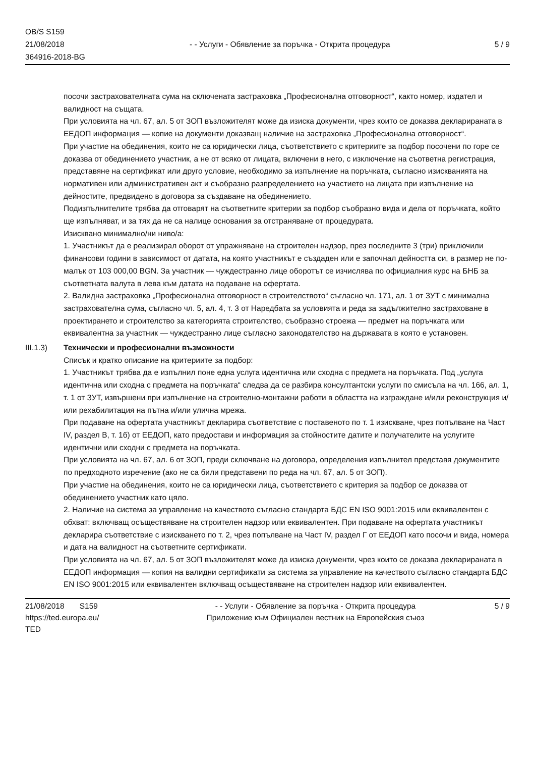OB/S S159
21/08/2018
364916-2018-BG
- - Услуги - Обявление за поръчка - Открита процедура
5 / 9
посочи застрахователната сума на сключената застраховка „Професионална отговорност“, както номер, издател и валидност на същата.
При условията на чл. 67, ал. 5 от ЗОП възложителят може да изиска документи, чрез които се доказва декларираната в ЕЕДОП информация — копие на документи доказващ наличие на застраховка „Професионална отговорност“.
При участие на обединения, които не са юридически лица, съответствието с критериите за подбор посочени по горе се доказва от обединението участник, а не от всяко от лицата, включени в него, с изключение на съответна регистрация, представяне на сертификат или друго условие, необходимо за изпълнение на поръчката, съгласно изискванията на нормативен или административен акт и съобразно разпределението на участието на лицата при изпълнение на дейностите, предвидено в договора за създаване на обединението.
Подизпълнителите трябва да отговарят на съответните критерии за подбор съобразно вида и дела от поръчката, който ще изпълняват, и за тях да не са налице основания за отстраняване от процедурата.
Изисквано минимално/ни ниво/а:
1. Участникът да е реализирал оборот от упражняване на строителен надзор, през последните 3 (три) приключили финансови години в зависимост от датата, на която участникът е създаден или е започнал дейността си, в размер не по-малък от 103 000,00 BGN. За участник — чуждестранно лице оборотът се изчислява по официалния курс на БНБ за съответната валута в лева към датата на подаване на офертата.
2. Валидна застраховка „Професионална отговорност в строителството“ съгласно чл. 171, ал. 1 от ЗУТ с минимална застрахователна сума, съгласно чл. 5, ал. 4, т. 3 от Наредбата за условията и реда за задължително застраховане в проектирането и строителство за категорията строителство, съобразно строежа — предмет на поръчката или еквивалентна за участник — чуждестранно лице съгласно законодателство на държавата в която е установен.
III.1.3) Технически и професионални възможности
Списък и кратко описание на критериите за подбор:
1. Участникът трябва да е изпълнил поне една услуга идентична или сходна с предмета на поръчката. Под „услуга идентична или сходна с предмета на поръчката“ следва да се разбира консултантски услуги по смисъла на чл. 166, ал. 1, т. 1 от ЗУТ, извършени при изпълнение на строително-монтажни работи в областта на изграждане и/или реконструкция и/или рехабилитация на пътна и/или улична мрежа.
При подаване на офертата участникът декларира съответствие с поставеното по т. 1 изискване, чрез попълване на Част IV, раздел В, т. 1б) от ЕЕДОП, като предостави и информация за стойностите датите и получателите на услугите идентични или сходни с предмета на поръчката.
При условията на чл. 67, ал. 6 от ЗОП, преди сключване на договора, определения изпълнител представя документите по предходното изречение (ако не са били представени по реда на чл. 67, ал. 5 от ЗОП).
При участие на обединения, които не са юридически лица, съответствието с критерия за подбор се доказва от обединението участник като цяло.
2. Наличие на система за управление на качеството съгласно стандарта БДС EN ISO 9001:2015 или еквивалентен с обхват: включващ осъществяване на строителен надзор или еквивалентен. При подаване на офертата участникът декларира съответствие с изискването по т. 2, чрез попълване на Част IV, раздел Г от ЕЕДОП като посочи и вида, номера и дата на валидност на съответните сертификати.
При условията на чл. 67, ал. 5 от ЗОП възложителят може да изиска документи, чрез които се доказва декларираната в ЕЕДОП информация — копия на валидни сертификати за система за управление на качеството съгласно стандарта БДС EN ISO 9001:2015 или еквивалентен включващ осъществяване на строителен надзор или еквивалентен.
21/08/2018 S159
https://ted.europa.eu/
TED
- - Услуги - Обявление за поръчка - Открита процедура
Приложение към Официален вестник на Европейския съюз
5 / 9